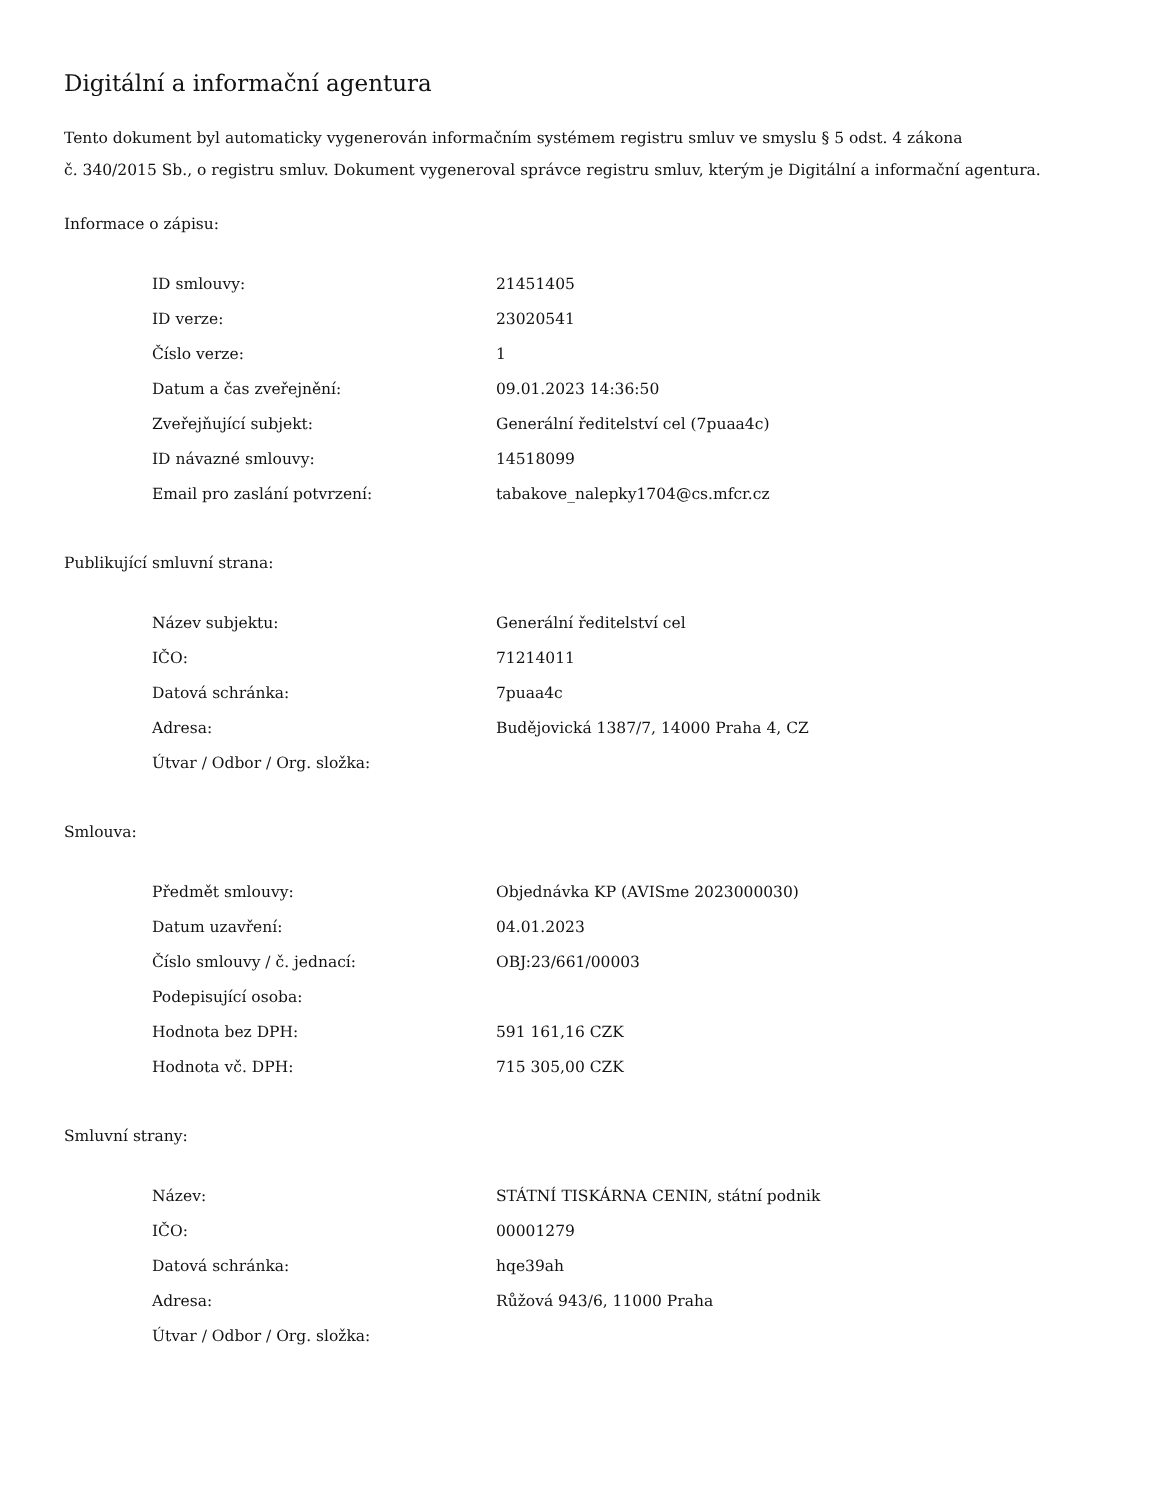Digitální a informační agentura
Tento dokument byl automaticky vygenerován informačním systémem registru smluv ve smyslu § 5 odst. 4 zákona
č. 340/2015 Sb., o registru smluv. Dokument vygeneroval správce registru smluv, kterým je Digitální a informační agentura.
Informace o zápisu:
| ID smlouvy: | 21451405 |
| ID verze: | 23020541 |
| Číslo verze: | 1 |
| Datum a čas zveřejnění: | 09.01.2023 14:36:50 |
| Zveřejňující subjekt: | Generální ředitelství cel (7puaa4c) |
| ID návazné smlouvy: | 14518099 |
| Email pro zaslání potvrzení: | tabakove_nalepky1704@cs.mfcr.cz |
Publikující smluvní strana:
| Název subjektu: | Generální ředitelství cel |
| IČO: | 71214011 |
| Datová schránka: | 7puaa4c |
| Adresa: | Budějovická 1387/7, 14000 Praha 4, CZ |
| Útvar / Odbor / Org. složka: | |
Smlouva:
| Předmět smlouvy: | Objednávka KP (AVISme 2023000030) |
| Datum uzavření: | 04.01.2023 |
| Číslo smlouvy / č. jednací: | OBJ:23/661/00003 |
| Podepisující osoba: | |
| Hodnota bez DPH: | 591 161,16 CZK |
| Hodnota vč. DPH: | 715 305,00 CZK |
Smluvní strany:
| Název: | STÁTNÍ TISKÁRNA CENIN, státní podnik |
| IČO: | 00001279 |
| Datová schránka: | hqe39ah |
| Adresa: | Růžová 943/6, 11000 Praha |
| Útvar / Odbor / Org. složka: | |